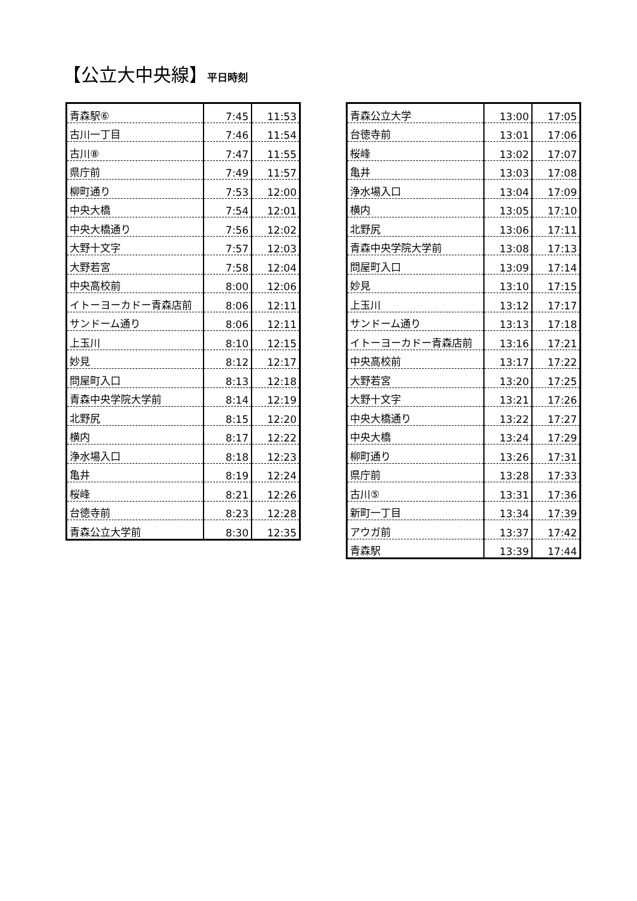【公立大中央線】平日時刻
| 青森駅⑥ | 7:45 | 11:53 |
| 古川一丁目 | 7:46 | 11:54 |
| 古川⑧ | 7:47 | 11:55 |
| 県庁前 | 7:49 | 11:57 |
| 柳町通り | 7:53 | 12:00 |
| 中央大橋 | 7:54 | 12:01 |
| 中央大橋通り | 7:56 | 12:02 |
| 大野十文字 | 7:57 | 12:03 |
| 大野若宮 | 7:58 | 12:04 |
| 中央高校前 | 8:00 | 12:06 |
| イトーヨーカドー青森店前 | 8:06 | 12:11 |
| サンドーム通り | 8:06 | 12:11 |
| 上玉川 | 8:10 | 12:15 |
| 妙見 | 8:12 | 12:17 |
| 問屋町入口 | 8:13 | 12:18 |
| 青森中央学院大学前 | 8:14 | 12:19 |
| 北野尻 | 8:15 | 12:20 |
| 横内 | 8:17 | 12:22 |
| 浄水場入口 | 8:18 | 12:23 |
| 亀井 | 8:19 | 12:24 |
| 桜峰 | 8:21 | 12:26 |
| 台徳寺前 | 8:23 | 12:28 |
| 青森公立大学前 | 8:30 | 12:35 |
| 青森公立大学 | 13:00 | 17:05 |
| 台徳寺前 | 13:01 | 17:06 |
| 桜峰 | 13:02 | 17:07 |
| 亀井 | 13:03 | 17:08 |
| 浄水場入口 | 13:04 | 17:09 |
| 横内 | 13:05 | 17:10 |
| 北野尻 | 13:06 | 17:11 |
| 青森中央学院大学前 | 13:08 | 17:13 |
| 問屋町入口 | 13:09 | 17:14 |
| 妙見 | 13:10 | 17:15 |
| 上玉川 | 13:12 | 17:17 |
| サンドーム通り | 13:13 | 17:18 |
| イトーヨーカドー青森店前 | 13:16 | 17:21 |
| 中央高校前 | 13:17 | 17:22 |
| 大野若宮 | 13:20 | 17:25 |
| 大野十文字 | 13:21 | 17:26 |
| 中央大橋通り | 13:22 | 17:27 |
| 中央大橋 | 13:24 | 17:29 |
| 柳町通り | 13:26 | 17:31 |
| 県庁前 | 13:28 | 17:33 |
| 古川⑤ | 13:31 | 17:36 |
| 新町一丁目 | 13:34 | 17:39 |
| アウガ前 | 13:37 | 17:42 |
| 青森駅 | 13:39 | 17:44 |